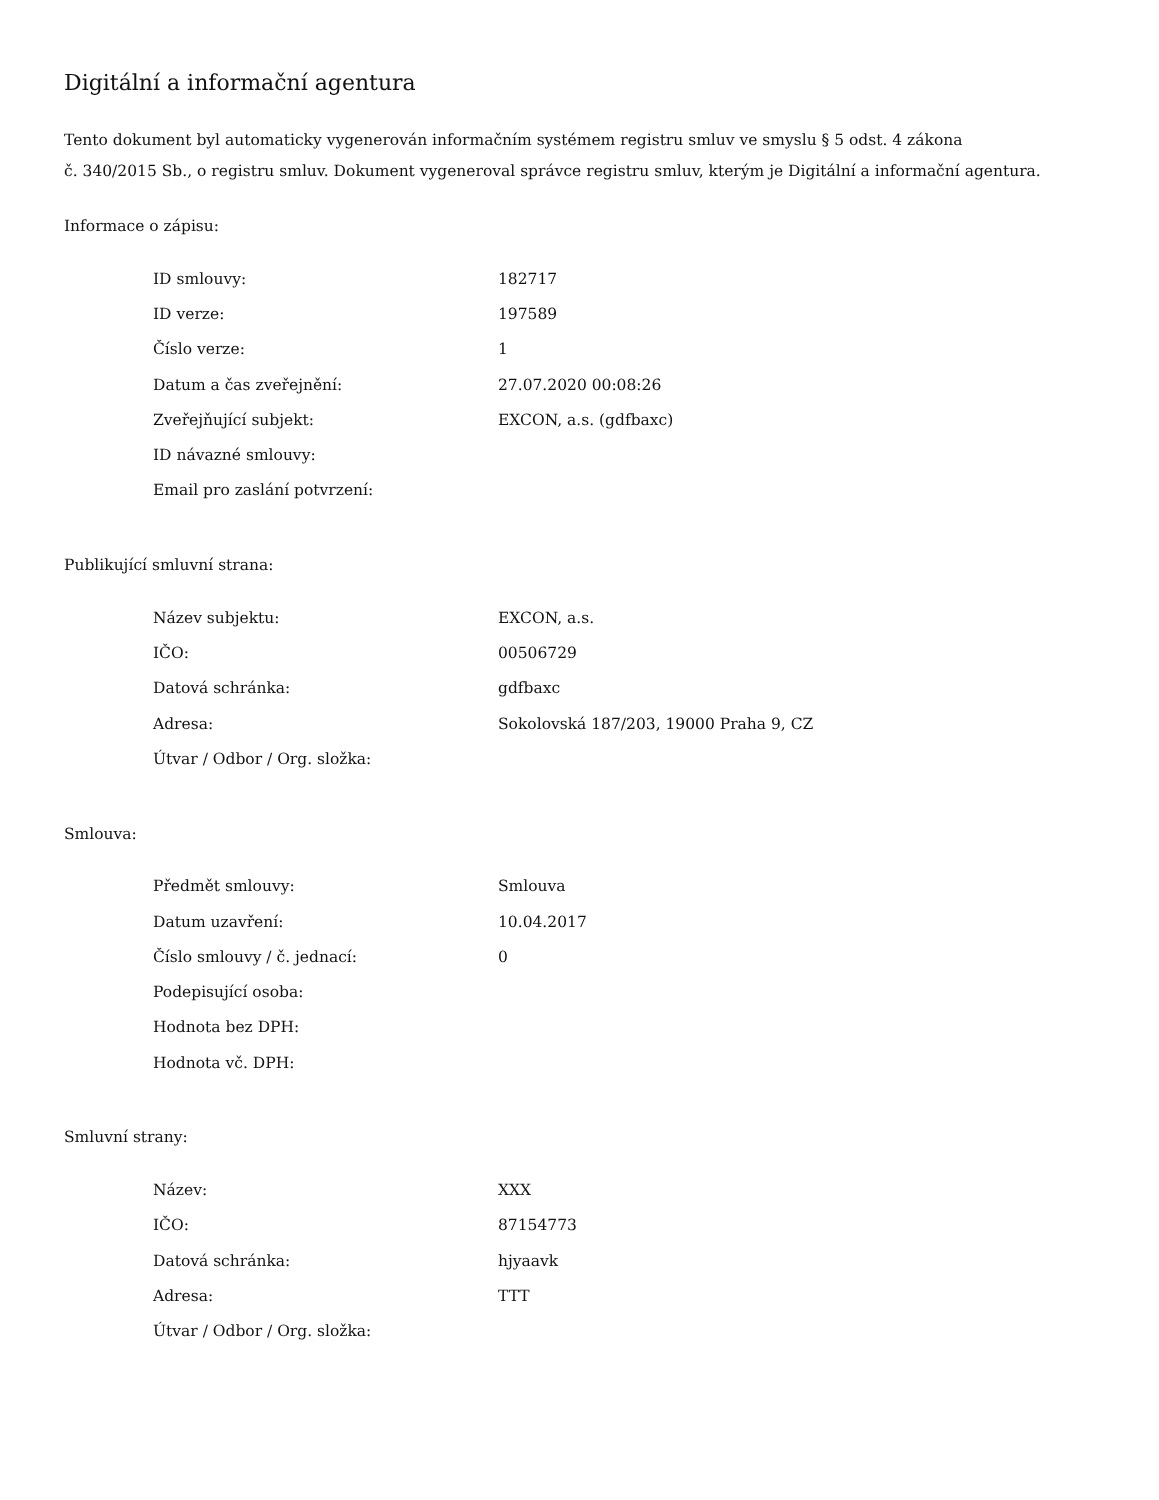Digitální a informační agentura
Tento dokument byl automaticky vygenerován informačním systémem registru smluv ve smyslu § 5 odst. 4 zákona
č. 340/2015 Sb., o registru smluv. Dokument vygeneroval správce registru smluv, kterým je Digitální a informační agentura.
Informace o zápisu:
| ID smlouvy: | 182717 |
| ID verze: | 197589 |
| Číslo verze: | 1 |
| Datum a čas zveřejnění: | 27.07.2020 00:08:26 |
| Zveřejňující subjekt: | EXCON, a.s. (gdfbaxc) |
| ID návazné smlouvy: | |
| Email pro zaslání potvrzení: | |
Publikující smluvní strana:
| Název subjektu: | EXCON, a.s. |
| IČO: | 00506729 |
| Datová schránka: | gdfbaxc |
| Adresa: | Sokolovská 187/203, 19000 Praha 9, CZ |
| Útvar / Odbor / Org. složka: | |
Smlouva:
| Předmět smlouvy: | Smlouva |
| Datum uzavření: | 10.04.2017 |
| Číslo smlouvy / č. jednací: | 0 |
| Podepisující osoba: | |
| Hodnota bez DPH: | |
| Hodnota vč. DPH: | |
Smluvní strany:
| Název: | XXX |
| IČO: | 87154773 |
| Datová schránka: | hjyaavk |
| Adresa: | TTT |
| Útvar / Odbor / Org. složka: | |